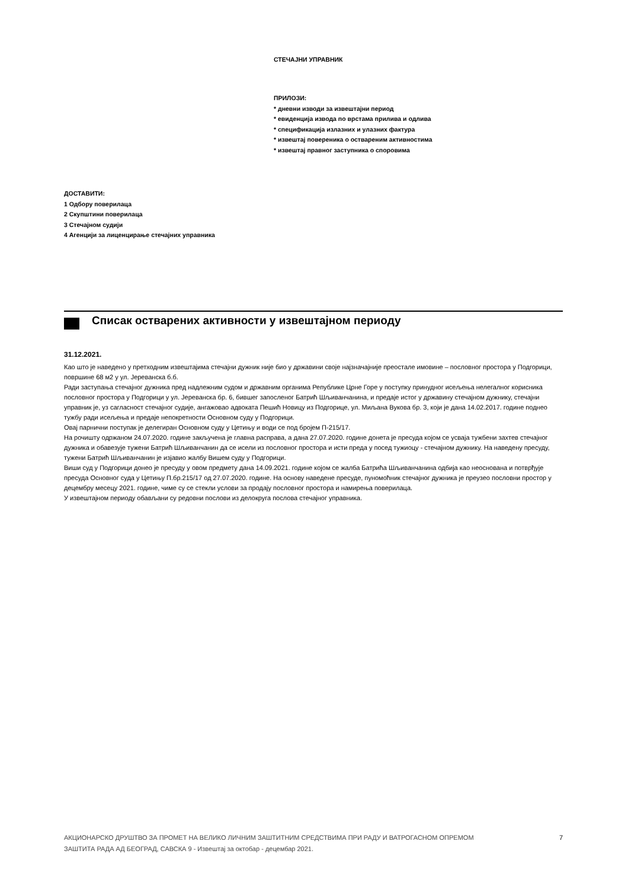СТЕЧАЈНИ УПРАВНИК
ПРИЛОЗИ:
* дневни изводи за извештајни период
* евиденција извода по врстама прилива и одлива
* спецификација излазних и улазних фактура
* извештај повереника о оствареним активностима
* извештај правног заступника о споровима
ДОСТАВИТИ:
1 Одбору поверилаца
2 Скупштини поверилаца
3 Стечајном судији
4 Агенцији за лиценцирање стечајних управника
Списак остварених активности у извештајном периоду
31.12.2021.
Као што је наведено у претходним извештајима стечајни дужник није био у државини своје најзначајније преостале имовине – пословног простора у Подгорици, површине 68 м2 у ул. Јереванска б.б.
Ради заступања стечајног дужника пред надлежним судом и државним органима Републике Црне Горе у поступку принудног исељења нелегалног корисника пословног простора у Подгорици у ул. Јереванска бр. 6, бившег запосленог Батрић Шљиванчанина, и предаје истог у државину стечајном дужнику, стечајни управник је, уз сагласност стечајног судије, ангажовао адвоката Пешић Новицу из Подгорице, ул. Миљана Вукова бр. 3, који је дана 14.02.2017. године поднео тужбу ради исељења и предаје непокретности Основном суду у Подгорици.
Овај парнични поступак је делегиран Основном суду у Цетињу и води се под бројем П-215/17.
На рочишту одржаном 24.07.2020. године закључена је главна расправа, а дана 27.07.2020. године донета је пресуда којом се усваја тужбени захтев стечајног дужника и обавезује тужени Батрић Шљиванчанин да се исели из пословног простора и исти преда у посед тужиоцу - стечајном дужнику. На наведену пресуду, тужени Батрић Шљиванчанин је изјавио жалбу Вишем суду у Подгорици.
Виши суд у Подгорици донео је пресуду у овом предмету дана 14.09.2021. године којом се жалба Батрића Шљиванчанина одбија као неоснована и потврђује пресуда Основног суда у Цетињу П.бр.215/17 од 27.07.2020. године. На основу наведене пресуде, пуномоћник стечајног дужника је преузео пословни простор у децембру месецу 2021. године, чиме су се стекли услови за продају пословног простора и намирења поверилаца.
У извештајном периоду обављани су редовни послови из делокруга послова стечајног управника.
АКЦИОНАРСКО ДРУШТВО ЗА ПРОМЕТ НА ВЕЛИКО ЛИЧНИМ ЗАШТИТНИМ СРЕДСТВИМА ПРИ РАДУ И ВАТРОГАСНОМ ОПРЕМОМ
ЗАШТИТА РАДА АД БЕОГРАД, САВСКА 9 - Извештај за октобар - децембар 2021.
7